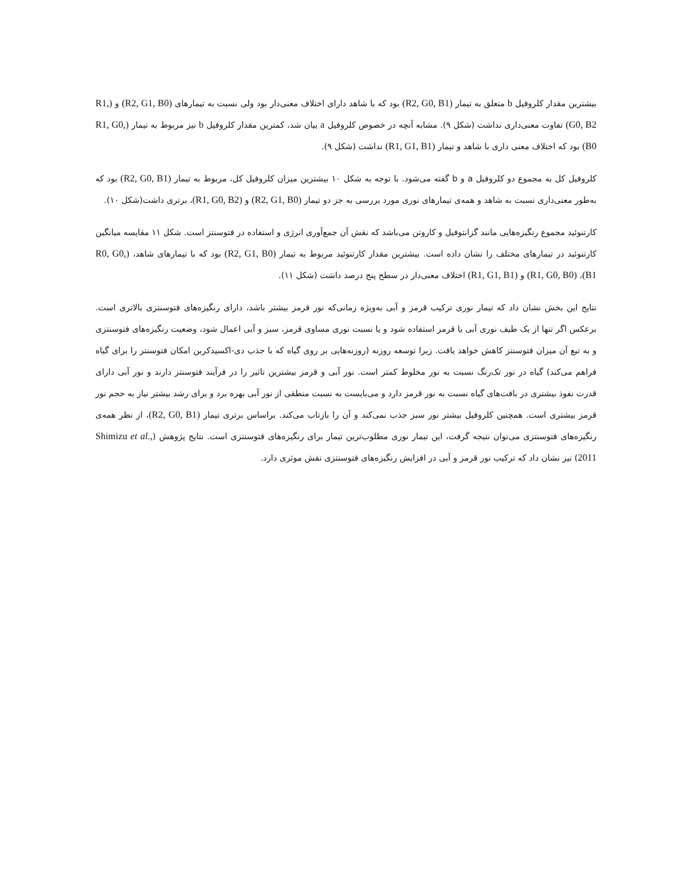بیشترین مقدار کلروفیل b متعلق به تیمار (R2, G0, B1) بود که با شاهد دارای اختلاف معنی‌دار بود ولی نسبت به تیمارهای (R2, G1, B0) و (R1, G0, B2) تفاوت معنی‌داری نداشت (شکل ۹). مشابه آنچه در خصوص کلروفیل a بیان شد، کمترین مقدار کلروفیل b نیز مربوط به تیمار (R1, G0, B0) بود که اختلاف معنی داری با شاهد و تیمار (R1, G1, B1) نداشت (شکل ۹).
کلروفیل کل به مجموع دو کلروفیل a و b گفته می‌شود. با توجه به شکل ۱۰ بیشترین میزان کلروفیل کل، مربوط به تیمار (R2, G0, B1) بود که به‌طور معنی‌داری نسبت به شاهد و همه‌ی تیمارهای نوری مورد بررسی به جز دو تیمار (R2, G1, B0) و (R1, G0, B2)، برتری داشت(شکل ۱۰).
کارتنوئید مجموع رنگیزه‌هایی مانند گزانتوفیل و کاروتن می‌باشد که نقش آن جمع‌آوری انرژی و استفاده در فتوسنتز است. شکل ۱۱ مقایسه میانگین کارتنوئید در تیمارهای مختلف را نشان داده است. بیشترین مقدار کارتنوئید مربوط به تیمار (R2, G1, B0) بود که با تیمارهای شاهد، (R0, G0, B1)، (R1, G0, B0) و (R1, G1, B1) اختلاف معنی‌دار در سطح پنج درصد داشت (شکل ۱۱).
نتایج این بخش نشان داد که تیمار نوری ترکیب قرمز و آبی به‌ویژه زمانی‌که نور قرمز بیشتر باشد، دارای رنگیزه‌های فتوسنتزی بالاتری است. برعکس اگر تنها از یک طیف نوری آبی یا قرمز استفاده شود و یا نسبت نوری مساوی قرمز، سبز و آبی اعمال شود، وضعیت رنگیزه‌های فتوسنتزی و به تبع آن میزان فتوسنتز کاهش خواهد یافت. زیرا توسعه روزنه (روزنه‌هایی بر روی گیاه که با جذب دی-اکسیدکربن امکان فتوسنتز را برای گیاه فراهم می‌کند) گیاه در نور تک‌رنگ نسبت به نور مخلوط کمتر است. نور آبی و قرمز بیشترین تاثیر را در فرآیند فتوسنتز دارند و نور آبی دارای قدرت نفوذ بیشتری در بافت‌های گیاه نسبت به نور قرمز دارد و می‌بایست به نسبت منطقی از نور آبی بهره برد و برای رشد بیشتر نیاز به حجم نور قرمز بیشتری است. همچنین کلروفیل بیشتر نور سبز جذب نمی‌کند و آن را بازتاب می‌کند. براساس برتری تیمار (R2, G0, B1)، از نظر همه‌ی رنگیزه‌های فتوسنتزی می‌توان نتیجه گرفت، این تیمار نوری مطلوب‌ترین تیمار برای رنگیزه‌های فتوسنتزی است. نتایج پژوهش (Shimizu et al., 2011) نیز نشان داد که ترکیب نور قرمز و آبی در افزایش رنگیزه‌های فتوسنتزی نقش موثری دارد.